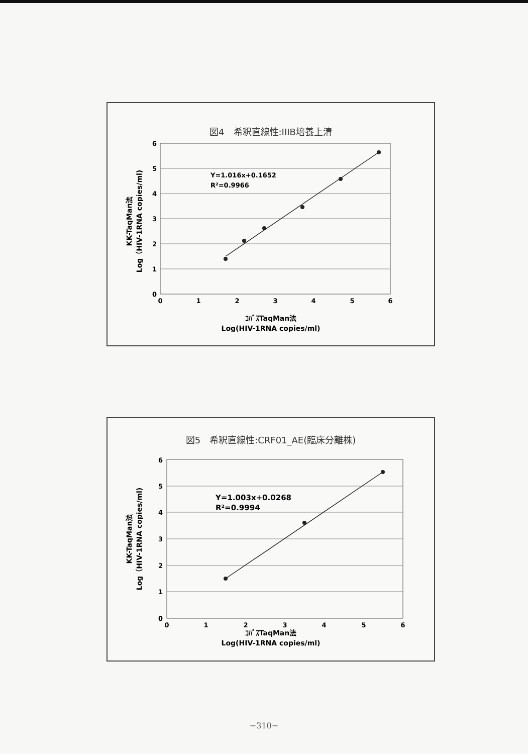図4　希釈直線性:IIIB培養上清
6
5
4
3
2
1
0
0
1
2
3
4
5
6
Y=1.016x+0.1652
R²=0.9966
ｺﾊﾞｽTaqMan法
Log(HIV-1RNA copies/ml)
KK-TaqMan法
Log（HIV-1RNA copies/ml)
図5　希釈直線性:CRF01_AE(臨床分離株)
6
5
4
3
2
1
0
0
1
2
3
4
5
6
Y=1.003x+0.0268
R²=0.9994
ｺﾊﾞｽTaqMan法
Log(HIV-1RNA copies/ml)
KK-TaqMan法
Log（HIV-1RNA copies/ml)
−310−